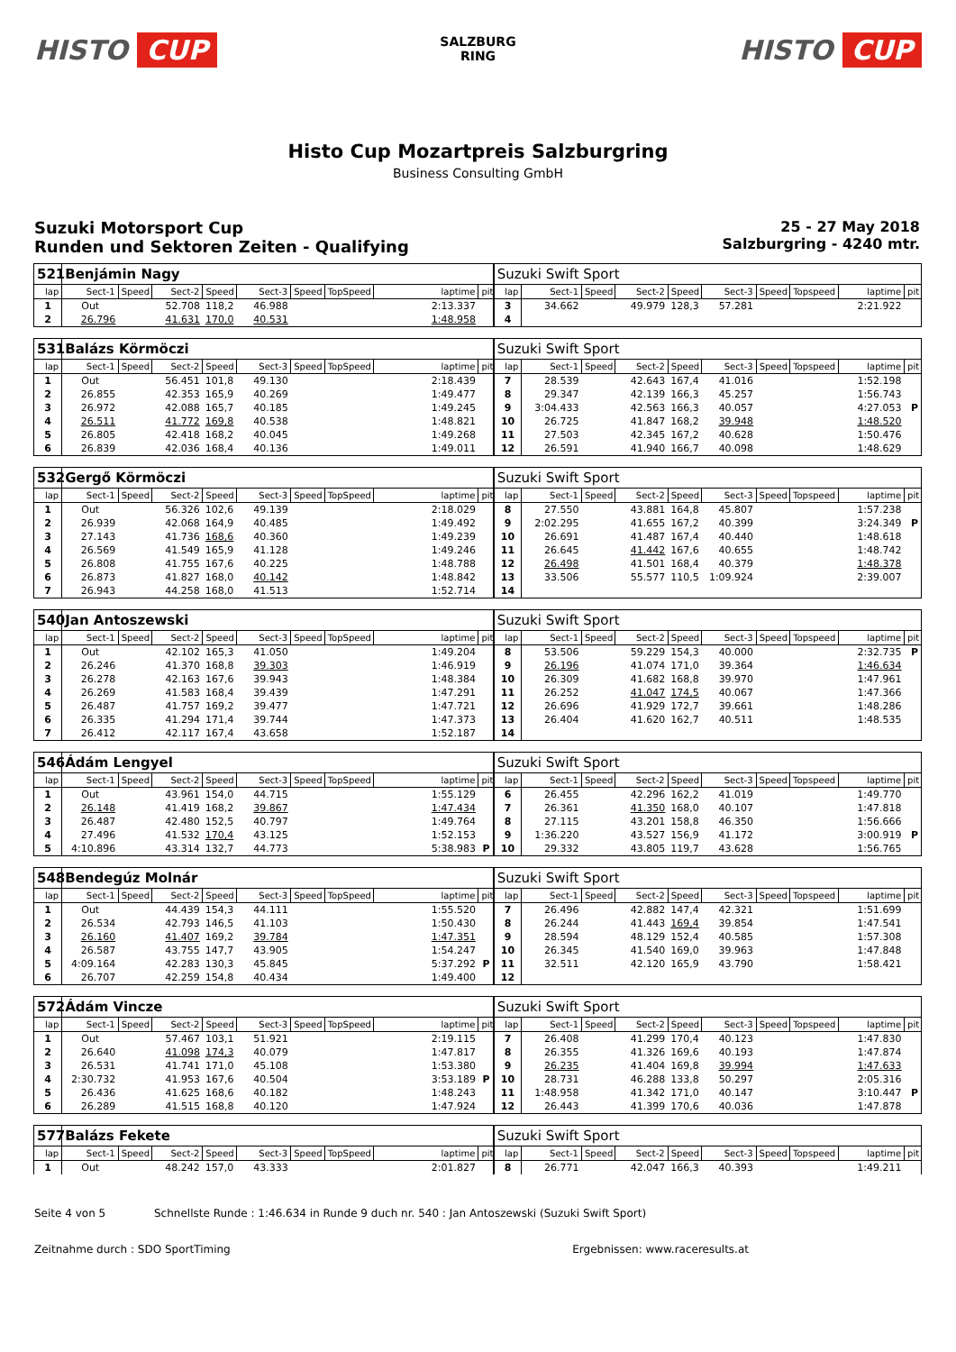HISTO CUP
SALZBURG
RING
HISTO CUP
Histo Cup Mozartpreis Salzburgring
Business Consulting GmbH
Suzuki Motorsport Cup
Runden und Sektoren Zeiten - Qualifying
25 - 27 May 2018
Salzburgring - 4240 mtr.
| 521 | Benjámin Nagy | | | | | | | | | Suzuki Swift Sport | | | | | | | | | |
| lap | Sect-1 | Speed | Sect-2 | Speed | Sect-3 | Speed | TopSpeed | laptime | pit | lap | Sect-1 | Speed | Sect-2 | Speed | Sect-3 | Speed | Topspeed | laptime | pit |
| 1 | Out | | 52.708 | 118,2 | 46.988 | | | 2:13.337 | | 3 | 34.662 | | 49.979 | 128,3 | 57.281 | | | 2:21.922 | |
| 2 | 26.796 | | 41.631 | 170,0 | 40.531 | | | 1:48.958 | | 4 | | | | | | | | | |
| 531 | Balázs Körmöczi | | | | | | | | | Suzuki Swift Sport | | | | | | | | | |
| lap | Sect-1 | Speed | Sect-2 | Speed | Sect-3 | Speed | TopSpeed | laptime | pit | lap | Sect-1 | Speed | Sect-2 | Speed | Sect-3 | Speed | Topspeed | laptime | pit |
| 1 | Out | | 56.451 | 101,8 | 49.130 | | | 2:18.439 | | 7 | 28.539 | | 42.643 | 167,4 | 41.016 | | | 1:52.198 | |
| 2 | 26.855 | | 42.353 | 165,9 | 40.269 | | | 1:49.477 | | 8 | 29.347 | | 42.139 | 166,3 | 45.257 | | | 1:56.743 | |
| 3 | 26.972 | | 42.088 | 165,7 | 40.185 | | | 1:49.245 | | 9 | 3:04.433 | | 42.563 | 166,3 | 40.057 | | | 4:27.053 | P |
| 4 | 26.511 | | 41.772 | 169,8 | 40.538 | | | 1:48.821 | | 10 | 26.725 | | 41.847 | 168,2 | 39.948 | | | 1:48.520 | |
| 5 | 26.805 | | 42.418 | 168,2 | 40.045 | | | 1:49.268 | | 11 | 27.503 | | 42.345 | 167,2 | 40.628 | | | 1:50.476 | |
| 6 | 26.839 | | 42.036 | 168,4 | 40.136 | | | 1:49.011 | | 12 | 26.591 | | 41.940 | 166,7 | 40.098 | | | 1:48.629 | |
| 532 | Gergő Körmöczi | | | | | | | | | Suzuki Swift Sport | | | | | | | | | |
| lap | Sect-1 | Speed | Sect-2 | Speed | Sect-3 | Speed | TopSpeed | laptime | pit | lap | Sect-1 | Speed | Sect-2 | Speed | Sect-3 | Speed | Topspeed | laptime | pit |
| 1 | Out | | 56.326 | 102,6 | 49.139 | | | 2:18.029 | | 8 | 27.550 | | 43.881 | 164,8 | 45.807 | | | 1:57.238 | |
| 2 | 26.939 | | 42.068 | 164,9 | 40.485 | | | 1:49.492 | | 9 | 2:02.295 | | 41.655 | 167,2 | 40.399 | | | 3:24.349 | P |
| 3 | 27.143 | | 41.736 | 168,6 | 40.360 | | | 1:49.239 | | 10 | 26.691 | | 41.487 | 167,4 | 40.440 | | | 1:48.618 | |
| 4 | 26.569 | | 41.549 | 165,9 | 41.128 | | | 1:49.246 | | 11 | 26.645 | | 41.442 | 167,6 | 40.655 | | | 1:48.742 | |
| 5 | 26.808 | | 41.755 | 167,6 | 40.225 | | | 1:48.788 | | 12 | 26.498 | | 41.501 | 168,4 | 40.379 | | | 1:48.378 | |
| 6 | 26.873 | | 41.827 | 168,0 | 40.142 | | | 1:48.842 | | 13 | 33.506 | | 55.577 | 110,5 | 1:09.924 | | | 2:39.007 | |
| 7 | 26.943 | | 44.258 | 168,0 | 41.513 | | | 1:52.714 | | 14 | | | | | | | | | |
| 540 | Jan Antoszewski | | | | | | | | | Suzuki Swift Sport | | | | | | | | | |
| lap | Sect-1 | Speed | Sect-2 | Speed | Sect-3 | Speed | TopSpeed | laptime | pit | lap | Sect-1 | Speed | Sect-2 | Speed | Sect-3 | Speed | Topspeed | laptime | pit |
| 1 | Out | | 42.102 | 165,3 | 41.050 | | | 1:49.204 | | 8 | 53.506 | | 59.229 | 154,3 | 40.000 | | | 2:32.735 | P |
| 2 | 26.246 | | 41.370 | 168,8 | 39.303 | | | 1:46.919 | | 9 | 26.196 | | 41.074 | 171,0 | 39.364 | | | 1:46.634 | |
| 3 | 26.278 | | 42.163 | 167,6 | 39.943 | | | 1:48.384 | | 10 | 26.309 | | 41.682 | 168,8 | 39.970 | | | 1:47.961 | |
| 4 | 26.269 | | 41.583 | 168,4 | 39.439 | | | 1:47.291 | | 11 | 26.252 | | 41.047 | 174,5 | 40.067 | | | 1:47.366 | |
| 5 | 26.487 | | 41.757 | 169,2 | 39.477 | | | 1:47.721 | | 12 | 26.696 | | 41.929 | 172,7 | 39.661 | | | 1:48.286 | |
| 6 | 26.335 | | 41.294 | 171,4 | 39.744 | | | 1:47.373 | | 13 | 26.404 | | 41.620 | 162,7 | 40.511 | | | 1:48.535 | |
| 7 | 26.412 | | 42.117 | 167,4 | 43.658 | | | 1:52.187 | | 14 | | | | | | | | | |
| 546 | Ádám Lengyel | | | | | | | | | Suzuki Swift Sport | | | | | | | | | |
| lap | Sect-1 | Speed | Sect-2 | Speed | Sect-3 | Speed | TopSpeed | laptime | pit | lap | Sect-1 | Speed | Sect-2 | Speed | Sect-3 | Speed | Topspeed | laptime | pit |
| 1 | Out | | 43.961 | 154,0 | 44.715 | | | 1:55.129 | | 6 | 26.455 | | 42.296 | 162,2 | 41.019 | | | 1:49.770 | |
| 2 | 26.148 | | 41.419 | 168,2 | 39.867 | | | 1:47.434 | | 7 | 26.361 | | 41.350 | 168,0 | 40.107 | | | 1:47.818 | |
| 3 | 26.487 | | 42.480 | 152,5 | 40.797 | | | 1:49.764 | | 8 | 27.115 | | 43.201 | 158,8 | 46.350 | | | 1:56.666 | |
| 4 | 27.496 | | 41.532 | 170,4 | 43.125 | | | 1:52.153 | | 9 | 1:36.220 | | 43.527 | 156,9 | 41.172 | | | 3:00.919 | P |
| 5 | 4:10.896 | | 43.314 | 132,7 | 44.773 | | | 5:38.983 | P | 10 | 29.332 | | 43.805 | 119,7 | 43.628 | | | 1:56.765 | |
| 548 | Bendegúz Molnár | | | | | | | | | Suzuki Swift Sport | | | | | | | | | |
| lap | Sect-1 | Speed | Sect-2 | Speed | Sect-3 | Speed | TopSpeed | laptime | pit | lap | Sect-1 | Speed | Sect-2 | Speed | Sect-3 | Speed | Topspeed | laptime | pit |
| 1 | Out | | 44.439 | 154,3 | 44.111 | | | 1:55.520 | | 7 | 26.496 | | 42.882 | 147,4 | 42.321 | | | 1:51.699 | |
| 2 | 26.534 | | 42.793 | 146,5 | 41.103 | | | 1:50.430 | | 8 | 26.244 | | 41.443 | 169,4 | 39.854 | | | 1:47.541 | |
| 3 | 26.160 | | 41.407 | 169,2 | 39.784 | | | 1:47.351 | | 9 | 28.594 | | 48.129 | 152,4 | 40.585 | | | 1:57.308 | |
| 4 | 26.587 | | 43.755 | 147,7 | 43.905 | | | 1:54.247 | | 10 | 26.345 | | 41.540 | 169,0 | 39.963 | | | 1:47.848 | |
| 5 | 4:09.164 | | 42.283 | 130,3 | 45.845 | | | 5:37.292 | P | 11 | 32.511 | | 42.120 | 165,9 | 43.790 | | | 1:58.421 | |
| 6 | 26.707 | | 42.259 | 154,8 | 40.434 | | | 1:49.400 | | 12 | | | | | | | | | |
| 572 | Ádám Vincze | | | | | | | | | Suzuki Swift Sport | | | | | | | | | |
| lap | Sect-1 | Speed | Sect-2 | Speed | Sect-3 | Speed | TopSpeed | laptime | pit | lap | Sect-1 | Speed | Sect-2 | Speed | Sect-3 | Speed | Topspeed | laptime | pit |
| 1 | Out | | 57.467 | 103,1 | 51.921 | | | 2:19.115 | | 7 | 26.408 | | 41.299 | 170,4 | 40.123 | | | 1:47.830 | |
| 2 | 26.640 | | 41.098 | 174,3 | 40.079 | | | 1:47.817 | | 8 | 26.355 | | 41.326 | 169,6 | 40.193 | | | 1:47.874 | |
| 3 | 26.531 | | 41.741 | 171,0 | 45.108 | | | 1:53.380 | | 9 | 26.235 | | 41.404 | 169,8 | 39.994 | | | 1:47.633 | |
| 4 | 2:30.732 | | 41.953 | 167,6 | 40.504 | | | 3:53.189 | P | 10 | 28.731 | | 46.288 | 133,8 | 50.297 | | | 2:05.316 | |
| 5 | 26.436 | | 41.625 | 168,6 | 40.182 | | | 1:48.243 | | 11 | 1:48.958 | | 41.342 | 171,0 | 40.147 | | | 3:10.447 | P |
| 6 | 26.289 | | 41.515 | 168,8 | 40.120 | | | 1:47.924 | | 12 | 26.443 | | 41.399 | 170,6 | 40.036 | | | 1:47.878 | |
| 577 | Balázs Fekete | | | | | | | | | Suzuki Swift Sport | | | | | | | | | |
| lap | Sect-1 | Speed | Sect-2 | Speed | Sect-3 | Speed | TopSpeed | laptime | pit | lap | Sect-1 | Speed | Sect-2 | Speed | Sect-3 | Speed | Topspeed | laptime | pit |
| 1 | Out | | 48.242 | 157,0 | 43.333 | | | 2:01.827 | | 8 | 26.771 | | 42.047 | 166,3 | 40.393 | | | 1:49.211 | |
Seite 4 von 5 Schnellste Runde : 1:46.634 in Runde 9 duch nr. 540 : Jan Antoszewski (Suzuki Swift Sport)
Zeitnahme durch : SDO SportTiming Ergebnissen: www.raceresults.at